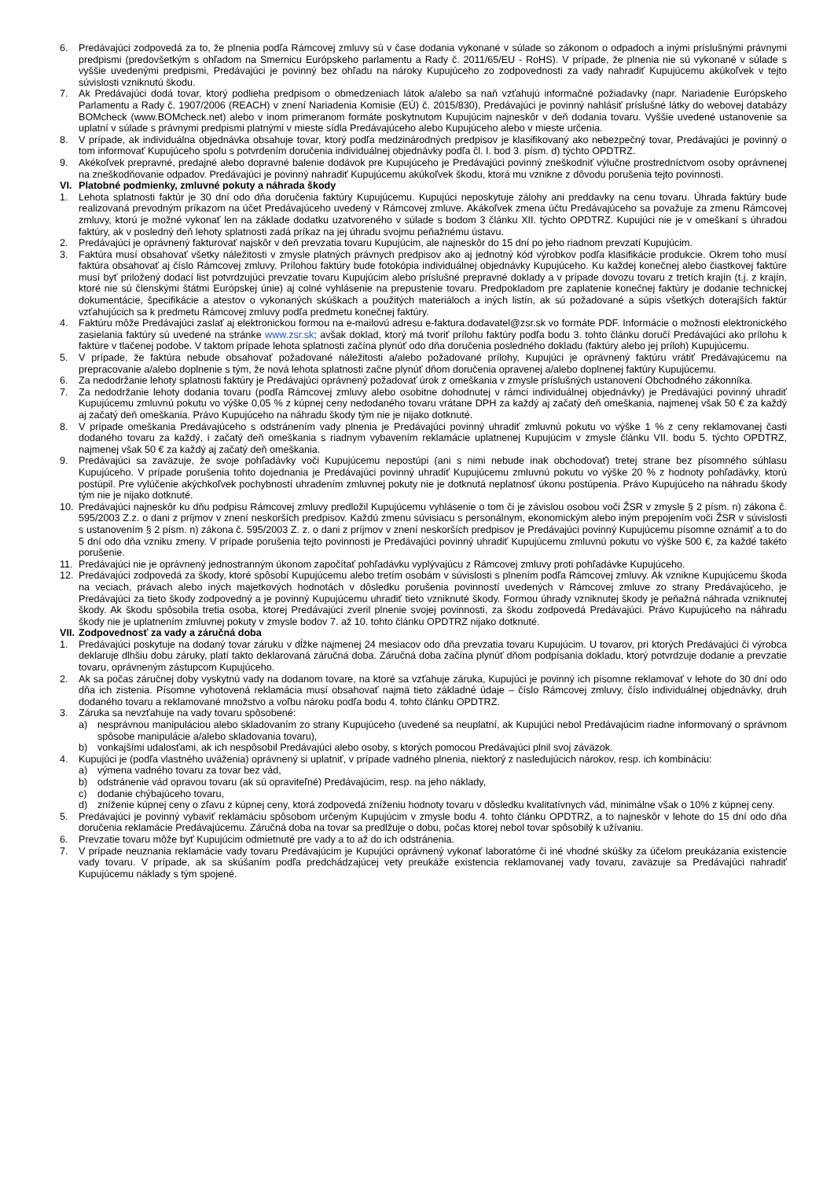6. Predávajúci zodpovedá za to, že plnenia podľa Rámcovej zmluvy sú v čase dodania vykonané v súlade so zákonom o odpadoch a inými príslušnými právnymi predpismi (predovšetkým s ohľadom na Smernicu Európskeho parlamentu a Rady č. 2011/65/EU - RoHS). V prípade, že plnenia nie sú vykonané v súlade s vyššie uvedenými predpismi, Predávajúci je povinný bez ohľadu na nároky Kupujúceho zo zodpovednosti za vady nahradiť Kupujúcemu akúkoľvek v tejto súvislosti vzniknutú škodu.
7. Ak Predávajúci dodá tovar, ktorý podlieha predpisom o obmedzeniach látok a/alebo sa naň vzťahujú informačné požiadavky (napr. Nariadenie Európskeho Parlamentu a Rady č. 1907/2006 (REACH) v znení Nariadenia Komisie (EÚ) č. 2015/830), Predávajúci je povinný nahlásiť príslušné látky do webovej databázy BOMcheck (www.BOMcheck.net) alebo v inom primeranom formáte poskytnutom Kupujúcim najneskôr v deň dodania tovaru. Vyššie uvedené ustanovenie sa uplatní v súlade s právnymi predpismi platnými v mieste sídla Predávajúceho alebo Kupujúceho alebo v mieste určenia.
8. V prípade, ak individuálna objednávka obsahuje tovar, ktorý podľa medzinárodných predpisov je klasifikovaný ako nebezpečný tovar, Predávajúci je povinný o tom informovať Kupujúceho spolu s potvrdením doručenia individuálnej objednávky podľa čl. I. bod 3. písm. d) týchto OPDTRZ.
9. Akékoľvek prepravné, predajné alebo dopravné balenie dodávok pre Kupujúceho je Predávajúci povinný zneškodniť výlučne prostredníctvom osoby oprávnenej na zneškodňovanie odpadov. Predávajúci je povinný nahradiť Kupujúcemu akúkoľvek škodu, ktorá mu vznikne z dôvodu porušenia tejto povinnosti.
VI. Platobné podmienky, zmluvné pokuty a náhrada škody
1. Lehota splatnosti faktúr je 30 dní odo dňa doručenia faktúry Kupujúcemu. Kupujúci neposkytuje zálohy ani preddavky na cenu tovaru. Úhrada faktúry bude realizovaná prevodným príkazom na účet Predávajúceho uvedený v Rámcovej zmluve. Akákoľvek zmena účtu Predávajúceho sa považuje za zmenu Rámcovej zmluvy, ktorú je možné vykonať len na základe dodatku uzatvoreného v súlade s bodom 3 článku XII. týchto OPDTRZ. Kupujúci nie je v omeškaní s úhradou faktúry, ak v posledný deň lehoty splatnosti zadá príkaz na jej úhradu svojmu peňažnému ústavu.
2. Predávajúci je oprávnený fakturovať najskôr v deň prevzatia tovaru Kupujúcim, ale najneskôr do 15 dní po jeho riadnom prevzatí Kupujúcim.
3. Faktúra musí obsahovať všetky náležitosti v zmysle platných právnych predpisov ako aj jednotný kód výrobkov podľa klasifikácie produkcie. Okrem toho musí faktúra obsahovať aj číslo Rámcovej zmluvy. Prílohou faktúry bude fotokópia individuálnej objednávky Kupujúceho. Ku každej konečnej alebo čiastkovej faktúre musí byť priložený dodací list potvrdzujúci prevzatie tovaru Kupujúcim alebo príslušné prepravné doklady a v prípade dovozu tovaru z tretích krajín (t.j. z krajín, ktoré nie sú členskými štátmi Európskej únie) aj colné vyhlásenie na prepustenie tovaru. Predpokladom pre zaplatenie konečnej faktúry je dodanie technickej dokumentácie, špecifikácie a atestov o vykonaných skúškach a použitých materiáloch a iných listín, ak sú požadované a súpis všetkých doterajších faktúr vzťahujúcich sa k predmetu Rámcovej zmluvy podľa predmetu konečnej faktúry.
4. Faktúru môže Predávajúci zaslať aj elektronickou formou na e-mailovú adresu e-faktura.dodavatel@zsr.sk vo formáte PDF. Informácie o možnosti elektronického zasielania faktúry sú uvedené na stránke www.zsr.sk; avšak doklad, ktorý má tvoriť prílohu faktúry podľa bodu 3. tohto článku doručí Predávajúci ako prílohu k faktúre v tlačenej podobe. V taktom prípade lehota splatnosti začína plynúť odo dňa doručenia posledného dokladu (faktúry alebo jej príloh) Kupujúcemu.
5. V prípade, že faktúra nebude obsahovať požadované náležitosti a/alebo požadované prílohy, Kupujúci je oprávnený faktúru vrátiť Predávajúcemu na prepracovanie a/alebo doplnenie s tým, že nová lehota splatnosti začne plynúť dňom doručenia opravenej a/alebo doplnenej faktúry Kupujúcemu.
6. Za nedodržanie lehoty splatnosti faktúry je Predávajúci oprávnený požadovať úrok z omeškania v zmysle príslušných ustanovení Obchodného zákonníka.
7. Za nedodržanie lehoty dodania tovaru (podľa Rámcovej zmluvy alebo osobitne dohodnutej v rámci individuálnej objednávky) je Predávajúci povinný uhradiť Kupujúcemu zmluvnú pokutu vo výške 0,05 % z kúpnej ceny nedodaného tovaru vrátane DPH za každý aj začatý deň omeškania, najmenej však 50 € za každý aj začatý deň omeškania. Právo Kupujúceho na náhradu škody tým nie je nijako dotknuté.
8. V prípade omeškania Predávajúceho s odstránením vady plnenia je Predávajúci povinný uhradiť zmluvnú pokutu vo výške 1 % z ceny reklamovanej časti dodaného tovaru za každý, i začatý deň omeškania s riadnym vybavením reklamácie uplatnenej Kupujúcim v zmysle článku VII. bodu 5. týchto OPDTRZ, najmenej však 50 € za každý aj začatý deň omeškania.
9. Predávajúci sa zaväzuje, že svoje pohľadávky voči Kupujúcemu nepostúpi (ani s nimi nebude inak obchodovať) tretej strane bez písomného súhlasu Kupujúceho. V prípade porušenia tohto dojednania je Predávajúci povinný uhradiť Kupujúcemu zmluvnú pokutu vo výške 20 % z hodnoty pohľadávky, ktorú postúpil. Pre vylúčenie akýchkoľvek pochybností uhradením zmluvnej pokuty nie je dotknutá neplatnosť úkonu postúpenia. Právo Kupujúceho na náhradu škody tým nie je nijako dotknuté.
10. Predávajúci najneskôr ku dňu podpisu Rámcovej zmluvy predložil Kupujúcemu vyhlásenie o tom či je závislou osobou voči ŽSR v zmysle § 2 písm. n) zákona č. 595/2003 Z.z. o dani z príjmov v znení neskorších predpisov. Každú zmenu súvisiacu s personálnym, ekonomickým alebo iným prepojením voči ŽSR v súvislosti s ustanovením § 2 písm. n) zákona č. 595/2003 Z. z. o dani z príjmov v znení neskorších predpisov je Predávajúci povinný Kupujúcemu písomne oznámiť a to do 5 dní odo dňa vzniku zmeny. V prípade porušenia tejto povinnosti je Predávajúci povinný uhradiť Kupujúcemu zmluvnú pokutu vo výške 500 €, za každé takéto porušenie.
11. Predávajúci nie je oprávnený jednostranným úkonom započítať pohľadávku vyplývajúcu z Rámcovej zmluvy proti pohľadávke Kupujúceho.
12. Predávajúci zodpovedá za škody, ktoré spôsobí Kupujúcemu alebo tretím osobám v súvislosti s plnením podľa Rámcovej zmluvy. Ak vznikne Kupujúcemu škoda na veciach, právach alebo iných majetkových hodnotách v dôsledku porušenia povinností uvedených v Rámcovej zmluve zo strany Predávajúceho, je Predávajúci za tieto škody zodpovedný a je povinný Kupujúcemu uhradiť tieto vzniknuté škody. Formou úhrady vzniknutej škody je peňažná náhrada vzniknutej škody. Ak škodu spôsobila tretia osoba, ktorej Predávajúci zveril plnenie svojej povinnosti, za škodu zodpovedá Predávajúci. Právo Kupujúceho na náhradu škody nie je uplatnením zmluvnej pokuty v zmysle bodov 7. až 10. tohto článku OPDTRZ nijako dotknuté.
VII. Zodpovednosť za vady a záručná doba
1. Predávajúci poskytuje na dodaný tovar záruku v dĺžke najmenej 24 mesiacov odo dňa prevzatia tovaru Kupujúcim. U tovarov, pri ktorých Predávajúci či výrobca deklaruje dlhšiu dobu záruky, platí takto deklarovaná záručná doba. Záručná doba začína plynúť dňom podpísania dokladu, ktorý potvrdzuje dodanie a prevzatie tovaru, oprávneným zástupcom Kupujúceho.
2. Ak sa počas záručnej doby vyskytnú vady na dodanom tovare, na ktoré sa vzťahuje záruka, Kupujúci je povinný ich písomne reklamovať v lehote do 30 dní odo dňa ich zistenia. Písomne vyhotovená reklamácia musí obsahovať najmä tieto základné údaje – číslo Rámcovej zmluvy, číslo individuálnej objednávky, druh dodaného tovaru a reklamované množstvo a voľbu nároku podľa bodu 4. tohto článku OPDTRZ.
3. Záruka sa nevzťahuje na vady tovaru spôsobené:
a) nesprávnou manipuláciou alebo skladovaním zo strany Kupujúceho (uvedené sa neuplatní, ak Kupujúci nebol Predávajúcim riadne informovaný o správnom spôsobe manipulácie a/alebo skladovania tovaru),
b) vonkajšími udalosťami, ak ich nespôsobil Predávajúci alebo osoby, s ktorých pomocou Predávajúci plnil svoj záväzok.
4. Kupujúci je (podľa vlastného uváženia) oprávnený si uplatniť, v prípade vadného plnenia, niektorý z nasledujúcich nárokov, resp. ich kombináciu:
a) výmena vadného tovaru za tovar bez vád,
b) odstránenie vád opravou tovaru (ak sú opraviteľné) Predávajúcim, resp. na jeho náklady,
c) dodanie chýbajúceho tovaru,
d) zníženie kúpnej ceny o zľavu z kúpnej ceny, ktorá zodpovedá zníženiu hodnoty tovaru v dôsledku kvalitatívnych vád, minimálne však o 10% z kúpnej ceny.
5. Predávajúci je povinný vybaviť reklamáciu spôsobom určeným Kupujúcim v zmysle bodu 4. tohto článku OPDTRZ, a to najneskôr v lehote do 15 dní odo dňa doručenia reklamácie Predávajúcemu. Záručná doba na tovar sa predlžuje o dobu, počas ktorej nebol tovar spôsobilý k užívaniu.
6. Prevzatie tovaru môže byť Kupujúcim odmietnuté pre vady a to až do ich odstránenia.
7. V prípade neuznania reklamácie vady tovaru Predávajúcim je Kupujúci oprávnený vykonať laboratórne či iné vhodné skúšky za účelom preukázania existencie vady tovaru. V prípade, ak sa skúšaním podľa predchádzajúcej vety preukáže existencia reklamovanej vady tovaru, zaväzuje sa Predávajúci nahradiť Kupujúcemu náklady s tým spojené.